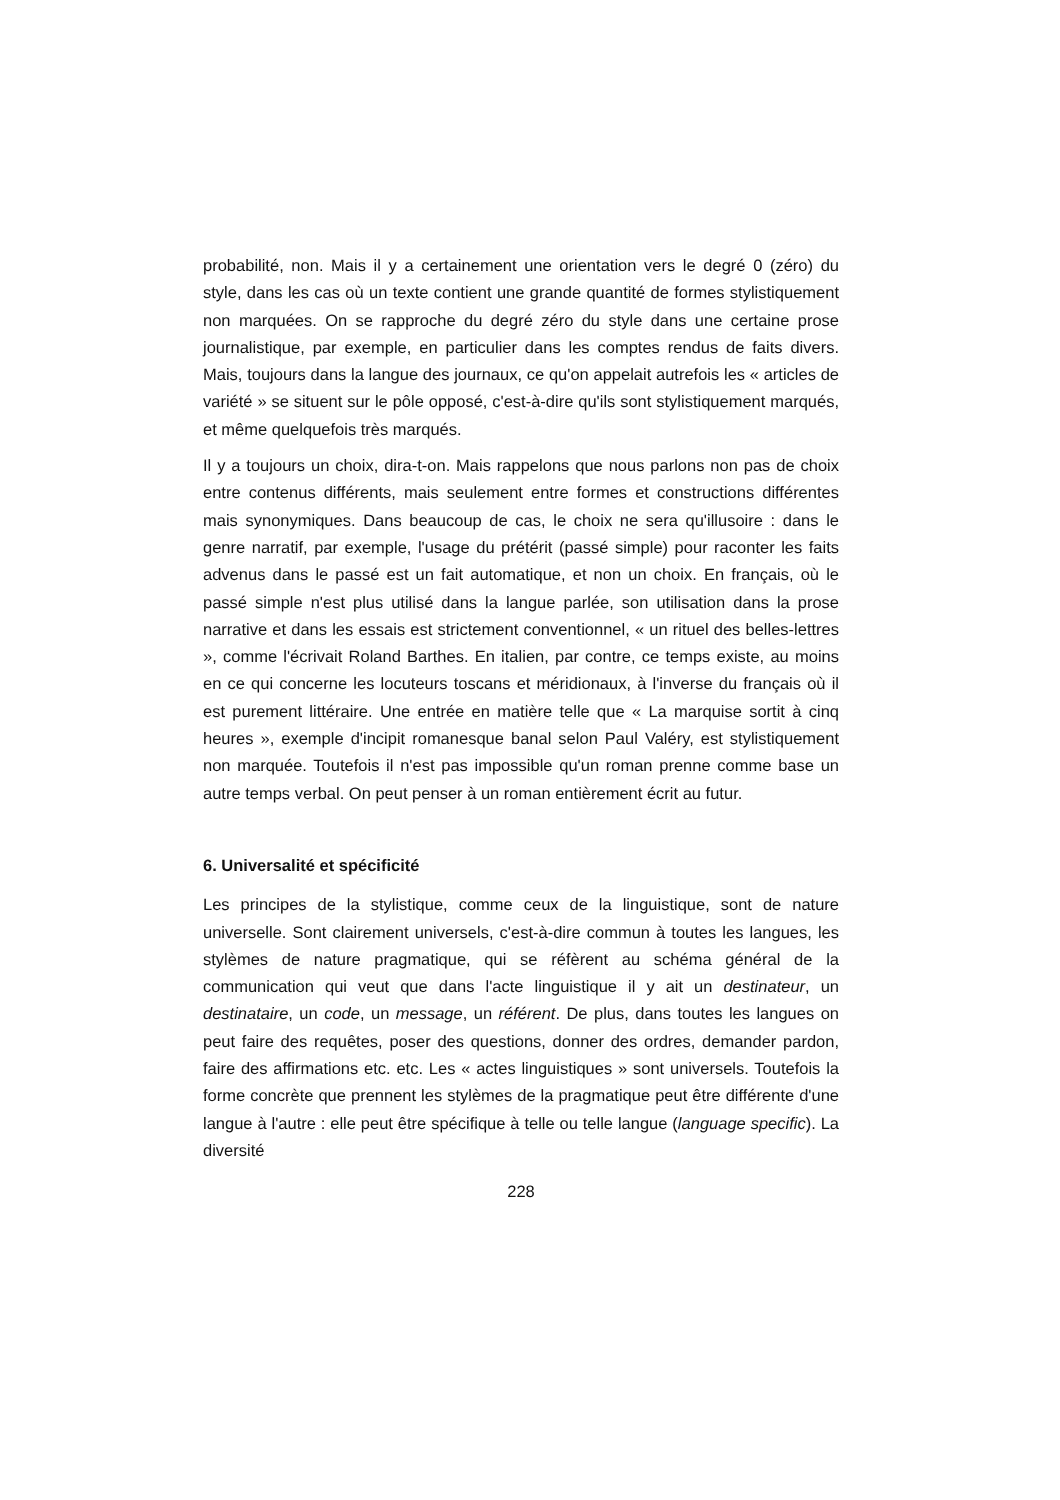probabilité, non. Mais il y a certainement une orientation vers le degré 0 (zéro) du style, dans les cas où un texte contient une grande quantité de formes stylistiquement non marquées. On se rapproche du degré zéro du style dans une certaine prose journalistique, par exemple, en particulier dans les comptes rendus de faits divers. Mais, toujours dans la langue des journaux, ce qu'on appelait autrefois les « articles de variété » se situent sur le pôle opposé, c'est-à-dire qu'ils sont stylistiquement marqués, et même quelquefois très marqués.
Il y a toujours un choix, dira-t-on. Mais rappelons que nous parlons non pas de choix entre contenus différents, mais seulement entre formes et constructions différentes mais synonymiques. Dans beaucoup de cas, le choix ne sera qu'illusoire : dans le genre narratif, par exemple, l'usage du prétérit (passé simple) pour raconter les faits advenus dans le passé est un fait automatique, et non un choix. En français, où le passé simple n'est plus utilisé dans la langue parlée, son utilisation dans la prose narrative et dans les essais est strictement conventionnel, « un rituel des belles-lettres », comme l'écrivait Roland Barthes. En italien, par contre, ce temps existe, au moins en ce qui concerne les locuteurs toscans et méridionaux, à l'inverse du français où il est purement littéraire. Une entrée en matière telle que « La marquise sortit à cinq heures », exemple d'incipit romanesque banal selon Paul Valéry, est stylistiquement non marquée. Toutefois il n'est pas impossible qu'un roman prenne comme base un autre temps verbal. On peut penser à un roman entièrement écrit au futur.
6. Universalité et spécificité
Les principes de la stylistique, comme ceux de la linguistique, sont de nature universelle. Sont clairement universels, c'est-à-dire commun à toutes les langues, les stylèmes de nature pragmatique, qui se réfèrent au schéma général de la communication qui veut que dans l'acte linguistique il y ait un destinateur, un destinataire, un code, un message, un référent. De plus, dans toutes les langues on peut faire des requêtes, poser des questions, donner des ordres, demander pardon, faire des affirmations etc. etc. Les « actes linguistiques » sont universels. Toutefois la forme concrète que prennent les stylèmes de la pragmatique peut être différente d'une langue à l'autre : elle peut être spécifique à telle ou telle langue (language specific). La diversité
228